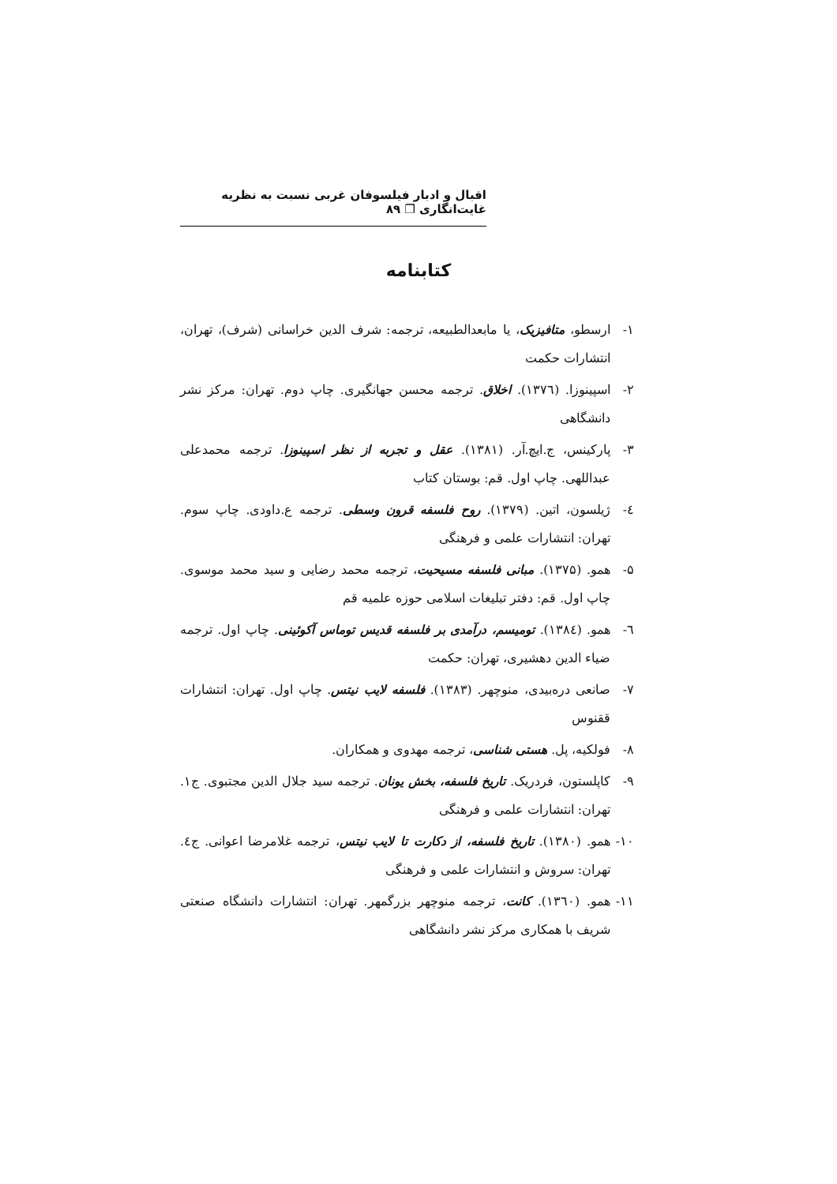اقبال و ادبار فیلسوفان غربی نسبت به نظریه غایت‌انگاری ❐ ۸۹
کتابنامه
۱- ارسطو، متافیزیک، یا مابعدالطبیعه، ترجمه: شرف الدین خراسانی (شرف)، تهران، انتشارات حکمت
۲- اسپینوزا. (۱۳۷٦). اخلاق. ترجمه محسن جهانگیری. چاپ دوم. تهران: مرکز نشر دانشگاهی
۳- پارکینس، ج.ایچ.آر. (۱۳۸۱). عقل و تجربه از نظر اسپینوزا. ترجمه محمدعلی عبداللهی. چاپ اول. قم: بوستان کتاب
٤- ژیلسون، اتین. (۱۳۷۹). روح فلسفه قرون وسطی. ترجمه ع.داودی. چاپ سوم. تهران: انتشارات علمی و فرهنگی
۵- همو. (۱۳۷۵). مبانی فلسفه مسیحیت، ترجمه محمد رضایی و سید محمد موسوی. چاپ اول. قم: دفتر تبلیغات اسلامی حوزه علمیه قم
٦- همو. (۱۳۸٤). تومیسم، درآمدی بر فلسفه قدیس توماس آکوئینی. چاپ اول. ترجمه ضیاء الدین دهشیری، تهران: حکمت
۷- صانعی دره‌بیدی، منوچهر. (۱۳۸۳). فلسفه لایب نیتس. چاپ اول. تهران: انتشارات ققنوس
۸- فولکیه، پل. هستی شناسی، ترجمه مهدوی و همکاران.
۹- کاپلستون، فردریک. تاریخ فلسفه، بخش یونان. ترجمه سید جلال الدین مجتبوی. ج۱. تهران: انتشارات علمی و فرهنگی
۱۰- همو. (۱۳۸۰). تاریخ فلسفه، از دکارت تا لایب نیتس، ترجمه غلامرضا اعوانی. ج٤. تهران: سروش و انتشارات علمی و فرهنگی
۱۱- همو. (۱۳٦۰). کانت، ترجمه منوچهر بزرگمهر. تهران: انتشارات دانشگاه صنعتی شریف با همکاری مرکز نشر دانشگاهی